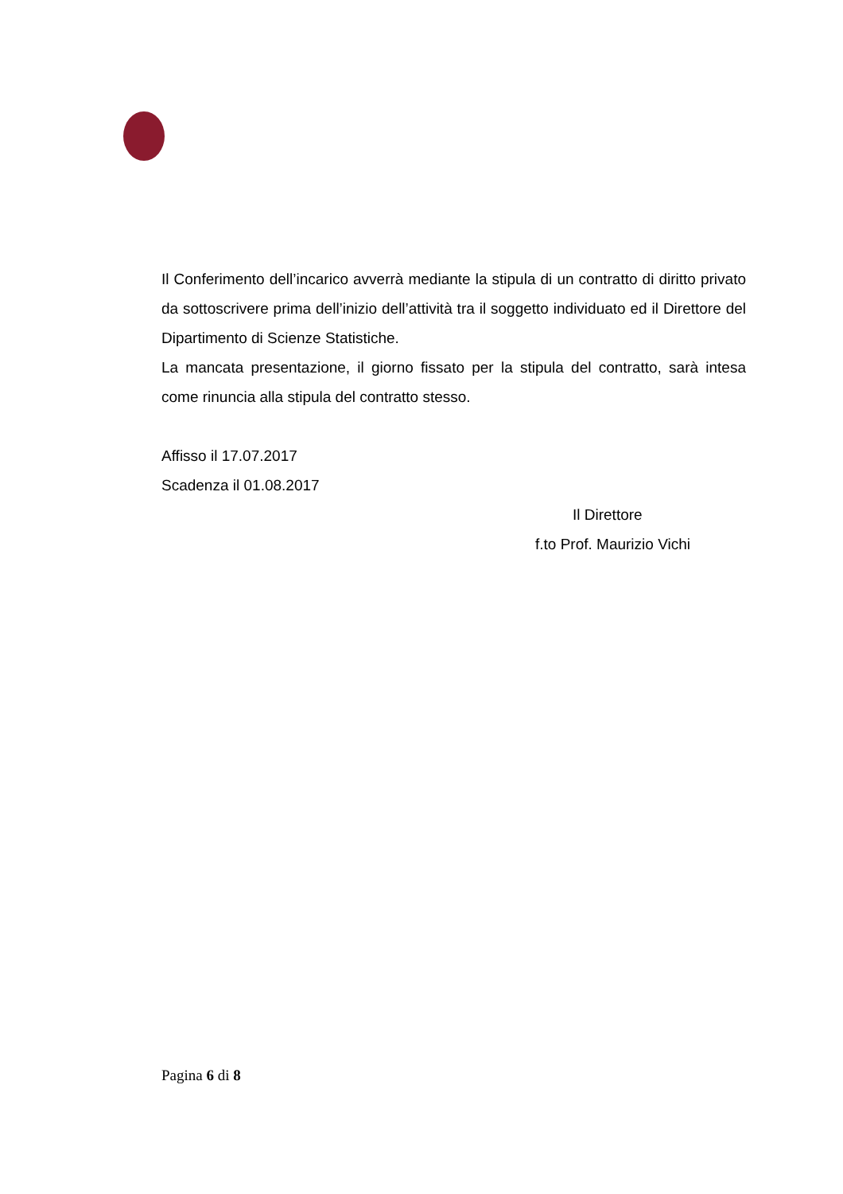Il Conferimento dell’incarico avverrà mediante la stipula di un contratto di diritto privato da sottoscrivere prima dell’inizio dell’attività tra il soggetto individuato ed il Direttore del Dipartimento di Scienze Statistiche.
La mancata presentazione, il giorno fissato per la stipula del contratto, sarà intesa come rinuncia alla stipula del contratto stesso.
Affisso il 17.07.2017
Scadenza il 01.08.2017
Il Direttore
f.to Prof. Maurizio Vichi
Pagina 6 di 8